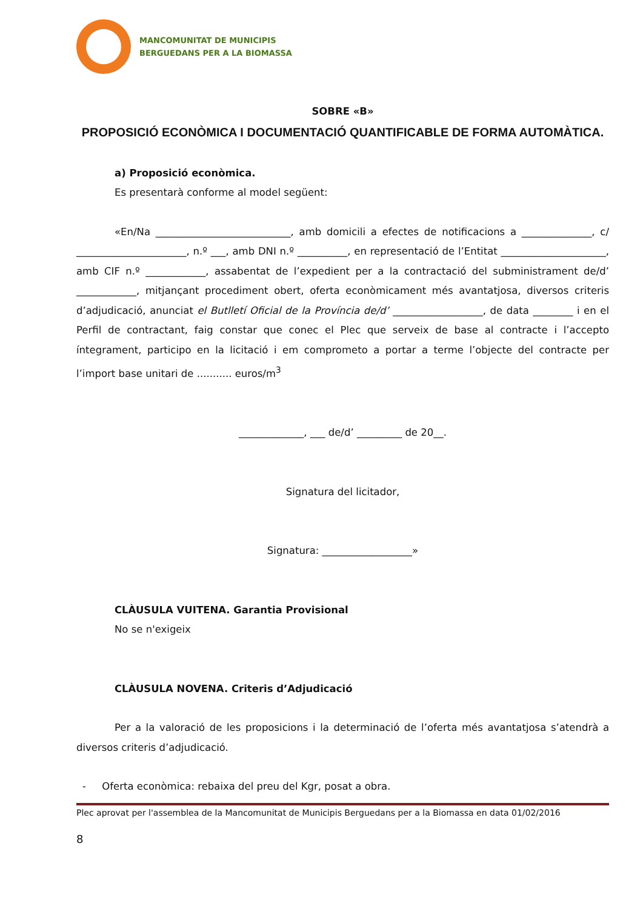MANCOMUNITAT DE MUNICIPIS
BERGUEDANS PER A LA BIOMASSA
SOBRE «B»
PROPOSICIÓ ECONÒMICA I DOCUMENTACIÓ QUANTIFICABLE DE FORMA AUTOMÀTICA.
a) Proposició econòmica.
Es presentarà conforme al model següent:
«En/Na ___________________________, amb domicili a efectes de notificacions a ______________, c/ ______________________, n.º ___, amb DNI n.º __________, en representació de l’Entitat _____________________, amb CIF n.º ____________, assabentat de l’expedient per a la contractació del subministrament de/d’ ____________, mitjançant procediment obert, oferta econòmicament més avantatjosa, diversos criteris d’adjudicació, anunciat el Butlletí Oficial de la Província de/d’ __________________, de data ________ i en el Perfil de contractant, faig constar que conec el Plec que serveix de base al contracte i l’accepto íntegrament, participo en la licitació i em comprometo a portar a terme l’objecte del contracte per l’import base unitari de ........... euros/m<sup>3</sup>
_____________, ___ de/d’ _________ de 20__.
Signatura del licitador,
Signatura: __________________»
CLÀUSULA VUITENA. Garantia Provisional
No se n'exigeix
CLÀUSULA NOVENA. Criteris d’Adjudicació
Per a la valoració de les proposicions i la determinació de l’oferta més avantatjosa s’atendrà a diversos criteris d’adjudicació.
- Oferta econòmica: rebaixa del preu del Kgr, posat a obra.
Plec aprovat per l'assemblea de la Mancomunitat de Municipis Berguedans per a la Biomassa en data 01/02/2016
8